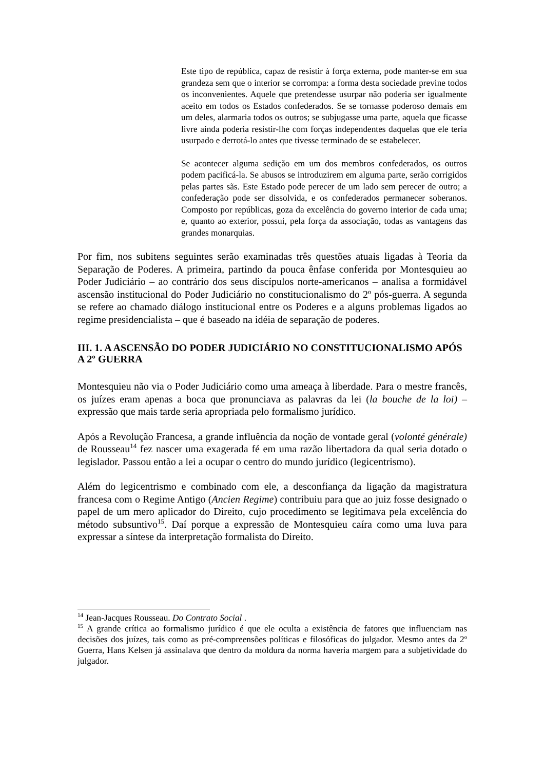Este tipo de república, capaz de resistir à força externa, pode manter-se em sua grandeza sem que o interior se corrompa: a forma desta sociedade previne todos os inconvenientes. Aquele que pretendesse usurpar não poderia ser igualmente aceito em todos os Estados confederados. Se se tornasse poderoso demais em um deles, alarmaria todos os outros; se subjugasse uma parte, aquela que ficasse livre ainda poderia resistir-lhe com forças independentes daquelas que ele teria usurpado e derrotá-lo antes que tivesse terminado de se estabelecer.
Se acontecer alguma sedição em um dos membros confederados, os outros podem pacificá-la. Se abusos se introduzirem em alguma parte, serão corrigidos pelas partes sãs. Este Estado pode perecer de um lado sem perecer de outro; a confederação pode ser dissolvida, e os confederados permanecer soberanos. Composto por repúblicas, goza da excelência do governo interior de cada uma; e, quanto ao exterior, possui, pela força da associação, todas as vantagens das grandes monarquias.
Por fim, nos subitens seguintes serão examinadas três questões atuais ligadas à Teoria da Separação de Poderes. A primeira, partindo da pouca ênfase conferida por Montesquieu ao Poder Judiciário – ao contrário dos seus discípulos norte-americanos – analisa a formidável ascensão institucional do Poder Judiciário no constitucionalismo do 2º pós-guerra. A segunda se refere ao chamado diálogo institucional entre os Poderes e a alguns problemas ligados ao regime presidencialista – que é baseado na idéia de separação de poderes.
III. 1. A ASCENSÃO DO PODER JUDICIÁRIO NO CONSTITUCIONALISMO APÓS A 2º GUERRA
Montesquieu não via o Poder Judiciário como uma ameaça à liberdade. Para o mestre francês, os juízes eram apenas a boca que pronunciava as palavras da lei (la bouche de la loi) – expressão que mais tarde seria apropriada pelo formalismo jurídico.
Após a Revolução Francesa, a grande influência da noção de vontade geral (volonté générale) de Rousseau<sup>14</sup> fez nascer uma exagerada fé em uma razão libertadora da qual seria dotado o legislador. Passou então a lei a ocupar o centro do mundo jurídico (legicentrismo).
Além do legicentrismo e combinado com ele, a desconfiança da ligação da magistratura francesa com o Regime Antigo (Ancien Regime) contribuiu para que ao juiz fosse designado o papel de um mero aplicador do Direito, cujo procedimento se legitimava pela excelência do método subsuntivo<sup>15</sup>. Daí porque a expressão de Montesquieu caíra como uma luva para expressar a síntese da interpretação formalista do Direito.
<sup>14</sup> Jean-Jacques Rousseau. Do Contrato Social .
<sup>15</sup> A grande crítica ao formalismo jurídico é que ele oculta a existência de fatores que influenciam nas decisões dos juízes, tais como as pré-compreensões políticas e filosóficas do julgador. Mesmo antes da 2º Guerra, Hans Kelsen já assinalava que dentro da moldura da norma haveria margem para a subjetividade do julgador.